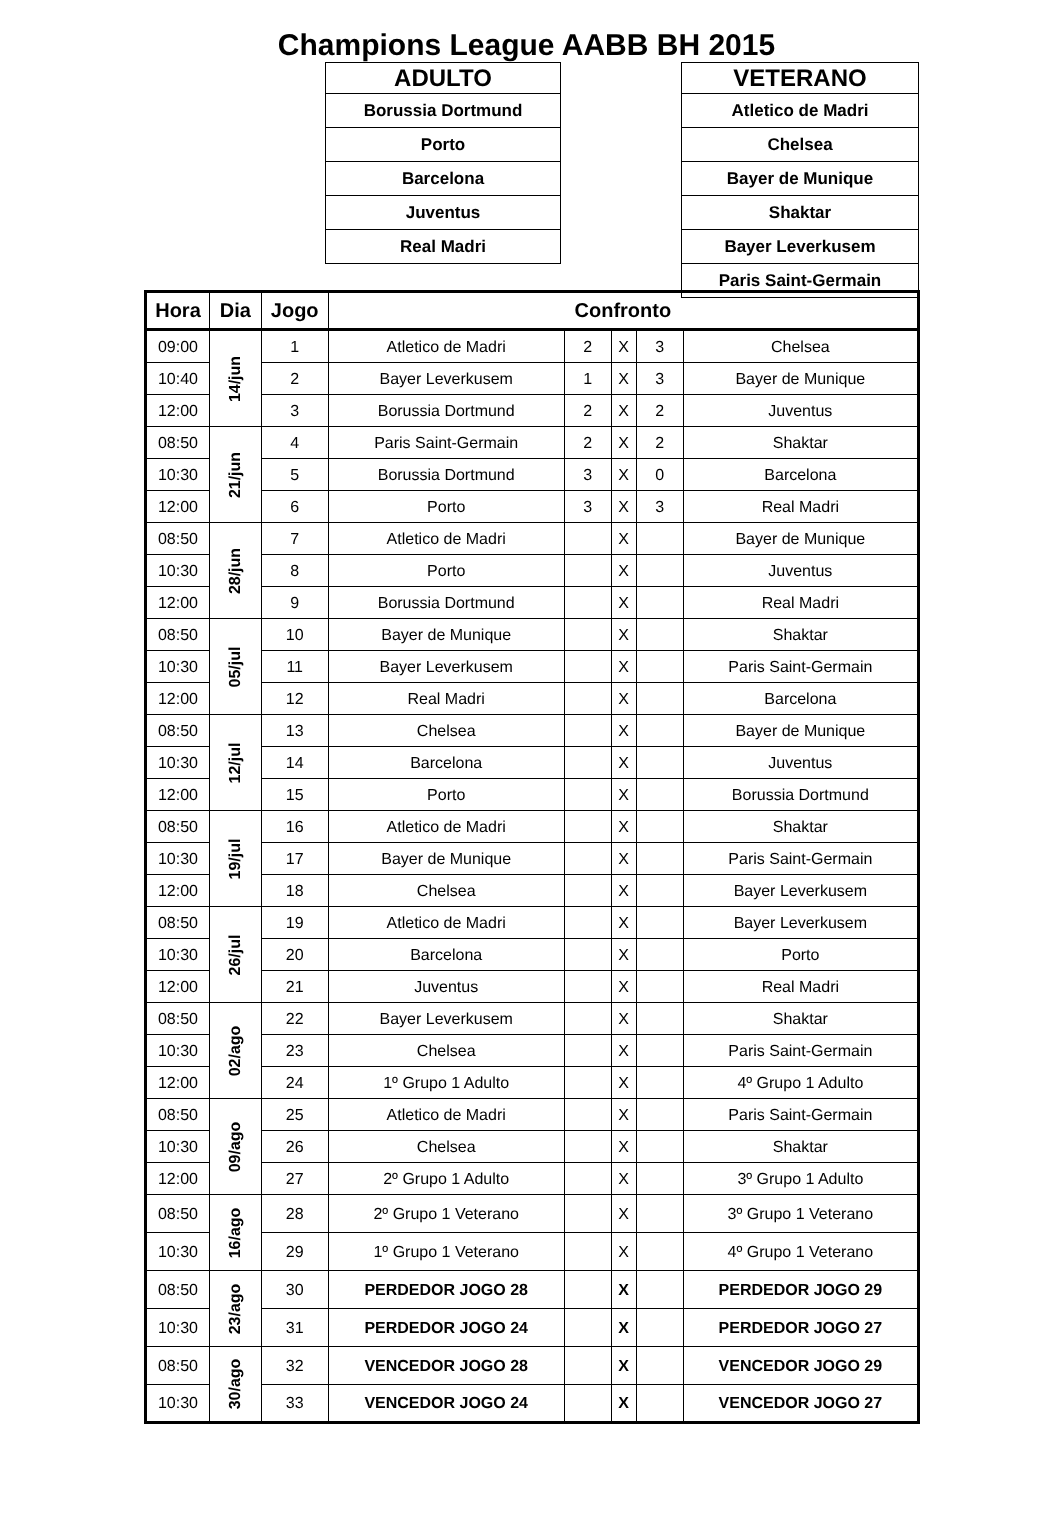Champions League AABB BH 2015
| ADULTO |
| --- |
| Borussia Dortmund |
| Porto |
| Barcelona |
| Juventus |
| Real Madri |
| VETERANO |
| --- |
| Atletico de Madri |
| Chelsea |
| Bayer de Munique |
| Shaktar |
| Bayer Leverkusem |
| Paris Saint-Germain |
| Hora | Dia | Jogo | Confronto | | | | |
| --- | --- | --- | --- | --- | --- | --- | --- |
| 09:00 | 14/jun | 1 | Atletico de Madri | 2 | X | 3 | Chelsea |
| 10:40 | | 2 | Bayer Leverkusem | 1 | X | 3 | Bayer de Munique |
| 12:00 | | 3 | Borussia Dortmund | 2 | X | 2 | Juventus |
| 08:50 | 21/jun | 4 | Paris Saint-Germain | 2 | X | 2 | Shaktar |
| 10:30 | | 5 | Borussia Dortmund | 3 | X | 0 | Barcelona |
| 12:00 | | 6 | Porto | 3 | X | 3 | Real Madri |
| 08:50 | 28/jun | 7 | Atletico de Madri | | X | | Bayer de Munique |
| 10:30 | | 8 | Porto | | X | | Juventus |
| 12:00 | | 9 | Borussia Dortmund | | X | | Real Madri |
| 08:50 | 05/jul | 10 | Bayer de Munique | | X | | Shaktar |
| 10:30 | | 11 | Bayer Leverkusem | | X | | Paris Saint-Germain |
| 12:00 | | 12 | Real Madri | | X | | Barcelona |
| 08:50 | 12/jul | 13 | Chelsea | | X | | Bayer de Munique |
| 10:30 | | 14 | Barcelona | | X | | Juventus |
| 12:00 | | 15 | Porto | | X | | Borussia Dortmund |
| 08:50 | 19/jul | 16 | Atletico de Madri | | X | | Shaktar |
| 10:30 | | 17 | Bayer de Munique | | X | | Paris Saint-Germain |
| 12:00 | | 18 | Chelsea | | X | | Bayer Leverkusem |
| 08:50 | 26/jul | 19 | Atletico de Madri | | X | | Bayer Leverkusem |
| 10:30 | | 20 | Barcelona | | X | | Porto |
| 12:00 | | 21 | Juventus | | X | | Real Madri |
| 08:50 | 02/ago | 22 | Bayer Leverkusem | | X | | Shaktar |
| 10:30 | | 23 | Chelsea | | X | | Paris Saint-Germain |
| 12:00 | | 24 | 1º Grupo 1 Adulto | | X | | 4º Grupo 1 Adulto |
| 08:50 | 09/ago | 25 | Atletico de Madri | | X | | Paris Saint-Germain |
| 10:30 | | 26 | Chelsea | | X | | Shaktar |
| 12:00 | | 27 | 2º Grupo 1 Adulto | | X | | 3º Grupo 1 Adulto |
| 08:50 | 16/ago | 28 | 2º Grupo 1 Veterano | | X | | 3º Grupo 1 Veterano |
| 10:30 | | 29 | 1º Grupo 1 Veterano | | X | | 4º Grupo 1 Veterano |
| 08:50 | 23/ago | 30 | PERDEDOR JOGO 28 | | X | | PERDEDOR JOGO 29 |
| 10:30 | | 31 | PERDEDOR JOGO 24 | | X | | PERDEDOR JOGO 27 |
| 08:50 | 30/ago | 32 | VENCEDOR JOGO 28 | | X | | VENCEDOR JOGO 29 |
| 10:30 | | 33 | VENCEDOR JOGO 24 | | X | | VENCEDOR JOGO 27 |